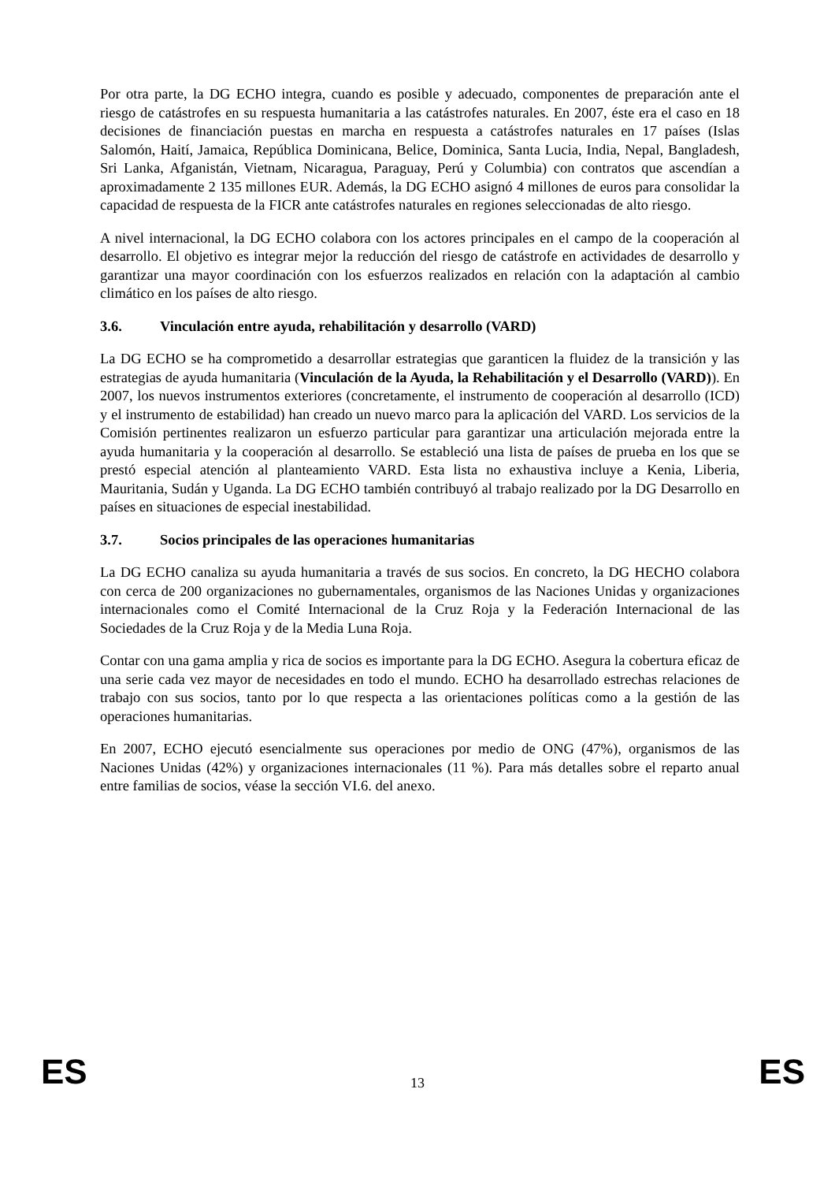Por otra parte, la DG ECHO integra, cuando es posible y adecuado, componentes de preparación ante el riesgo de catástrofes en su respuesta humanitaria a las catástrofes naturales. En 2007, éste era el caso en 18 decisiones de financiación puestas en marcha en respuesta a catástrofes naturales en 17 países (Islas Salomón, Haití, Jamaica, República Dominicana, Belice, Dominica, Santa Lucia, India, Nepal, Bangladesh, Sri Lanka, Afganistán, Vietnam, Nicaragua, Paraguay, Perú y Columbia) con contratos que ascendían a aproximadamente 2 135 millones EUR. Además, la DG ECHO asignó 4 millones de euros para consolidar la capacidad de respuesta de la FICR ante catástrofes naturales en regiones seleccionadas de alto riesgo.
A nivel internacional, la DG ECHO colabora con los actores principales en el campo de la cooperación al desarrollo. El objetivo es integrar mejor la reducción del riesgo de catástrofe en actividades de desarrollo y garantizar una mayor coordinación con los esfuerzos realizados en relación con la adaptación al cambio climático en los países de alto riesgo.
3.6. Vinculación entre ayuda, rehabilitación y desarrollo (VARD)
La DG ECHO se ha comprometido a desarrollar estrategias que garanticen la fluidez de la transición y las estrategias de ayuda humanitaria (Vinculación de la Ayuda, la Rehabilitación y el Desarrollo (VARD)). En 2007, los nuevos instrumentos exteriores (concretamente, el instrumento de cooperación al desarrollo (ICD) y el instrumento de estabilidad) han creado un nuevo marco para la aplicación del VARD. Los servicios de la Comisión pertinentes realizaron un esfuerzo particular para garantizar una articulación mejorada entre la ayuda humanitaria y la cooperación al desarrollo. Se estableció una lista de países de prueba en los que se prestó especial atención al planteamiento VARD. Esta lista no exhaustiva incluye a Kenia, Liberia, Mauritania, Sudán y Uganda. La DG ECHO también contribuyó al trabajo realizado por la DG Desarrollo en países en situaciones de especial inestabilidad.
3.7. Socios principales de las operaciones humanitarias
La DG ECHO canaliza su ayuda humanitaria a través de sus socios. En concreto, la DG HECHO colabora con cerca de 200 organizaciones no gubernamentales, organismos de las Naciones Unidas y organizaciones internacionales como el Comité Internacional de la Cruz Roja y la Federación Internacional de las Sociedades de la Cruz Roja y de la Media Luna Roja.
Contar con una gama amplia y rica de socios es importante para la DG ECHO. Asegura la cobertura eficaz de una serie cada vez mayor de necesidades en todo el mundo. ECHO ha desarrollado estrechas relaciones de trabajo con sus socios, tanto por lo que respecta a las orientaciones políticas como a la gestión de las operaciones humanitarias.
En 2007, ECHO ejecutó esencialmente sus operaciones por medio de ONG (47%), organismos de las Naciones Unidas (42%) y organizaciones internacionales (11 %). Para más detalles sobre el reparto anual entre familias de socios, véase la sección VI.6. del anexo.
ES
13
ES